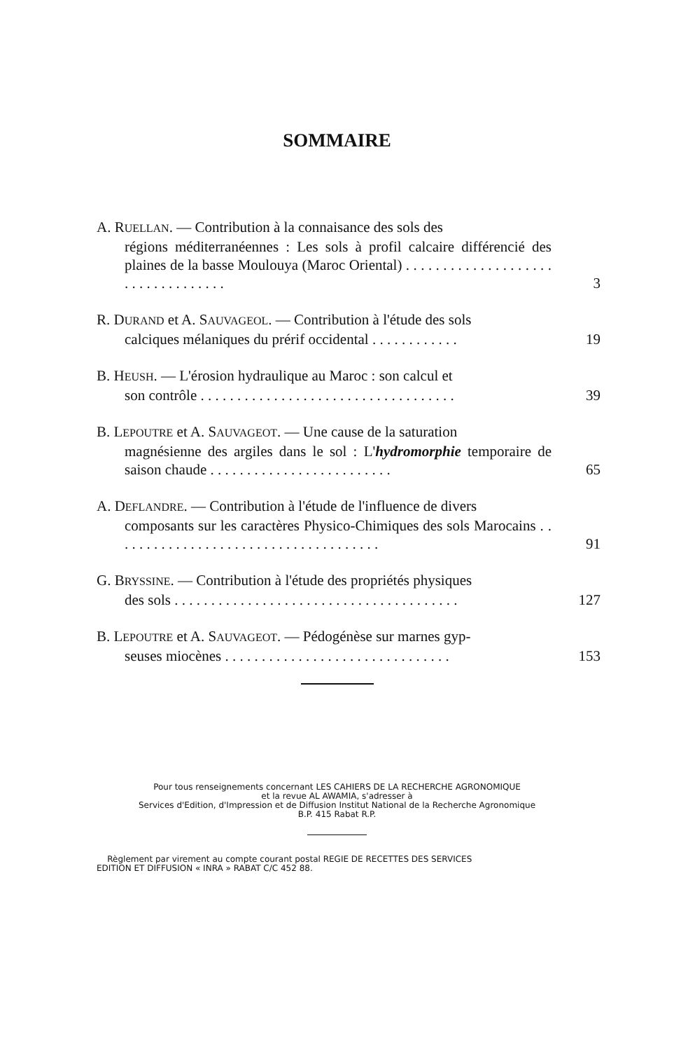SOMMAIRE
A. RUELLAN. — Contribution à la connaisance des sols des
régions méditerranéennes : Les sols à profil calcaire différencié des plaines de la basse Moulouya (Maroc Oriental) . . . . . . . . . . . . . . . . . . . . . . . . . . . . . . . . . .
3
R. DURAND et A. SAUVAGEOL. — Contribution à l'étude des sols
calciques mélaniques du prérif occidental . . . . . . . . . . . .
19
B. HEUSH. — L'érosion hydraulique au Maroc : son calcul et
son contrôle . . . . . . . . . . . . . . . . . . . . . . . . . . . . . . . . . . .
39
B. LEPOUTRE et A. SAUVAGEOT. — Une cause de la saturation
magnésienne des argiles dans le sol : L'hydromorphie temporaire de saison chaude . . . . . . . . . . . . . . . . . . . . . . . . .
65
A. DEFLANDRE. — Contribution à l'étude de l'influence de divers
composants sur les caractères Physico-Chimiques des sols Marocains . . . . . . . . . . . . . . . . . . . . . . . . . . . . . . . . . . . . .
91
G. BRYSSINE. — Contribution à l'étude des propriétés physiques
des sols . . . . . . . . . . . . . . . . . . . . . . . . . . . . . . . . . . . . . . .
127
B. LEPOUTRE et A. SAUVAGEOT. — Pédogénèse sur marnes gyp-
seuses miocènes . . . . . . . . . . . . . . . . . . . . . . . . . . . . . . .
153
Pour tous renseignements concernant LES CAHIERS DE LA RECHERCHE AGRONOMIQUE
et la revue AL AWAMIA, s'adresser à
Services d'Edition, d'Impression et de Diffusion Institut National de la Recherche Agronomique
B.P. 415 Rabat R.P.
Règlement par virement au compte courant postal REGIE DE RECETTES DES SERVICES
EDITION ET DIFFUSION « INRA » RABAT C/C 452 88.